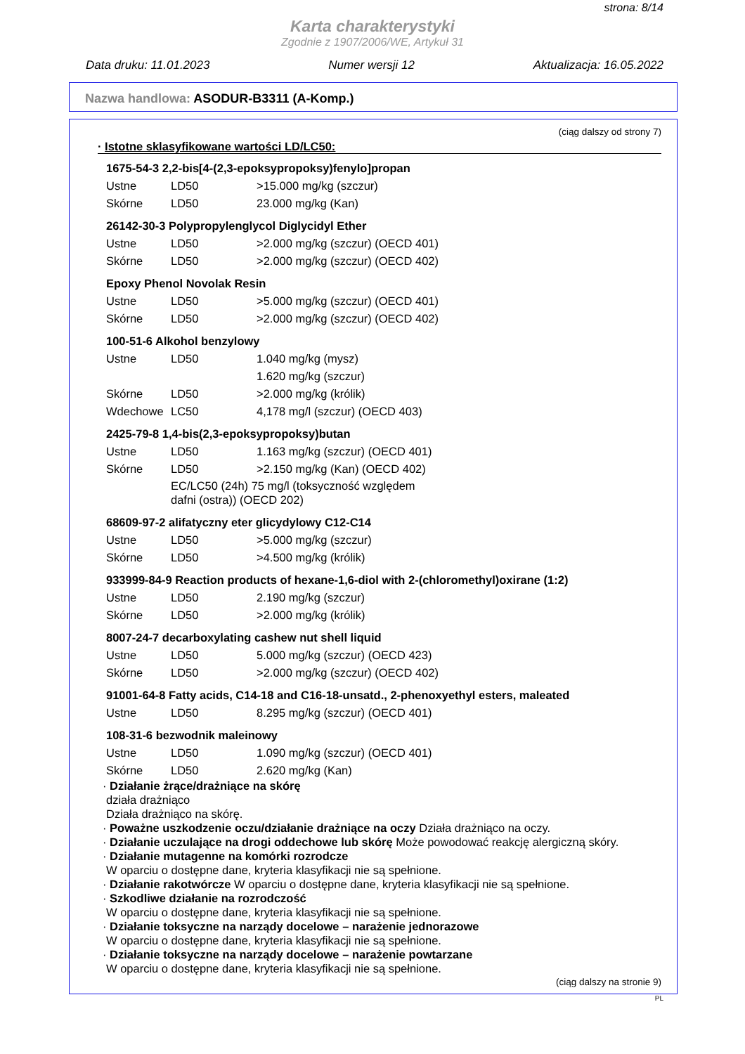strona: 8/14
Karta charakterystyki
Zgodnie z 1907/2006/WE, Artykuł 31
Data druku: 11.01.2023 Numer wersji 12 Aktualizacja: 16.05.2022
Nazwa handlowa: ASODUR-B3311 (A-Komp.)
(ciąg dalszy od strony 7)
· Istotne sklasyfikowane wartości LD/LC50:
1675-54-3 2,2-bis[4-(2,3-epoksypropoksy)fenylo]propan
| Ustne | LD50 | >15.000 mg/kg (szczur) |
| Skórne | LD50 | 23.000 mg/kg (Kan) |
26142-30-3 Polypropylenglycol Diglycidyl Ether
| Ustne | LD50 | >2.000 mg/kg (szczur) (OECD 401) |
| Skórne | LD50 | >2.000 mg/kg (szczur) (OECD 402) |
Epoxy Phenol Novolak Resin
| Ustne | LD50 | >5.000 mg/kg (szczur) (OECD 401) |
| Skórne | LD50 | >2.000 mg/kg (szczur) (OECD 402) |
100-51-6 Alkohol benzylowy
| Ustne | LD50 | 1.040 mg/kg (mysz) |
| | | 1.620 mg/kg (szczur) |
| Skórne | LD50 | >2.000 mg/kg (królik) |
| Wdechowe | LC50 | 4,178 mg/l (szczur) (OECD 403) |
2425-79-8 1,4-bis(2,3-epoksypropoksy)butan
| Ustne | LD50 | 1.163 mg/kg (szczur) (OECD 401) |
| Skórne | LD50 | >2.150 mg/kg (Kan) (OECD 402) |
| | EC/LC50 (24h) 75 mg/l (toksyczność względem dafni (ostra)) (OECD 202) | |
68609-97-2 alifatyczny eter glicydylowy C12-C14
| Ustne | LD50 | >5.000 mg/kg (szczur) |
| Skórne | LD50 | >4.500 mg/kg (królik) |
933999-84-9 Reaction products of hexane-1,6-diol with 2-(chloromethyl)oxirane (1:2)
| Ustne | LD50 | 2.190 mg/kg (szczur) |
| Skórne | LD50 | >2.000 mg/kg (królik) |
8007-24-7 decarboxylating cashew nut shell liquid
| Ustne | LD50 | 5.000 mg/kg (szczur) (OECD 423) |
| Skórne | LD50 | >2.000 mg/kg (szczur) (OECD 402) |
91001-64-8 Fatty acids, C14-18 and C16-18-unsatd., 2-phenoxyethyl esters, maleated
| Ustne | LD50 | 8.295 mg/kg (szczur) (OECD 401) |
108-31-6 bezwodnik maleinowy
| Ustne | LD50 | 1.090 mg/kg (szczur) (OECD 401) |
| Skórne | LD50 | 2.620 mg/kg (Kan) |
· Działanie żrące/drażniące na skórę
działa drażniąco
Działa drażniąco na skórę.
· Poważne uszkodzenie oczu/działanie drażniące na oczy Działa drażniąco na oczy.
· Działanie uczulające na drogi oddechowe lub skórę Może powodować reakcję alergiczną skóry.
· Działanie mutagenne na komórki rozrodcze
W oparciu o dostępne dane, kryteria klasyfikacji nie są spełnione.
· Działanie rakotwórcze W oparciu o dostępne dane, kryteria klasyfikacji nie są spełnione.
· Szkodliwe działanie na rozrodczość
W oparciu o dostępne dane, kryteria klasyfikacji nie są spełnione.
· Działanie toksyczne na narządy docelowe – narażenie jednorazowe
W oparciu o dostępne dane, kryteria klasyfikacji nie są spełnione.
· Działanie toksyczne na narządy docelowe – narażenie powtarzane
W oparciu o dostępne dane, kryteria klasyfikacji nie są spełnione.
(ciąg dalszy na stronie 9)
PL